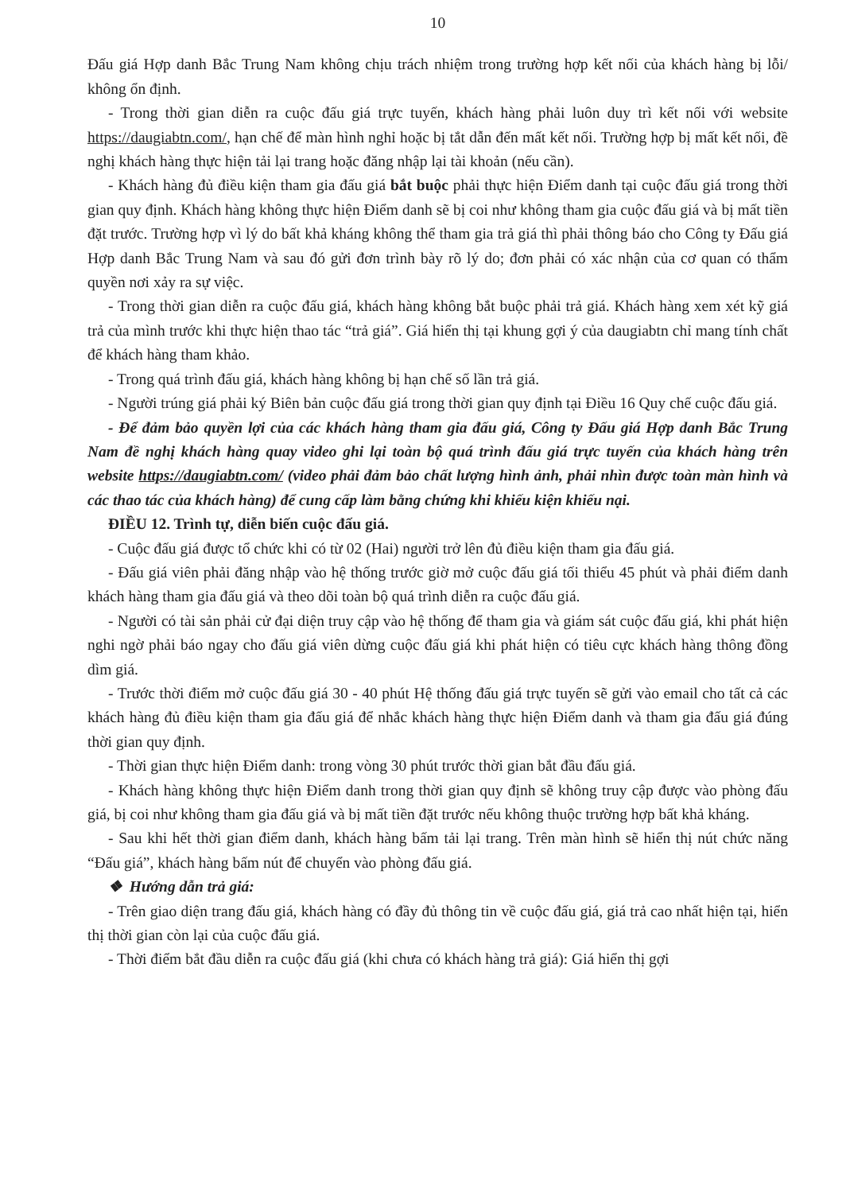10
Đấu giá Hợp danh Bắc Trung Nam không chịu trách nhiệm trong trường hợp kết nối của khách hàng bị lỗi/ không ổn định.
- Trong thời gian diễn ra cuộc đấu giá trực tuyến, khách hàng phải luôn duy trì kết nối với website https://daugiabtn.com/, hạn chế để màn hình nghỉ hoặc bị tắt dẫn đến mất kết nối. Trường hợp bị mất kết nối, đề nghị khách hàng thực hiện tải lại trang hoặc đăng nhập lại tài khoản (nếu cần).
- Khách hàng đủ điều kiện tham gia đấu giá bắt buộc phải thực hiện Điểm danh tại cuộc đấu giá trong thời gian quy định. Khách hàng không thực hiện Điểm danh sẽ bị coi như không tham gia cuộc đấu giá và bị mất tiền đặt trước. Trường hợp vì lý do bất khả kháng không thể tham gia trả giá thì phải thông báo cho Công ty Đấu giá Hợp danh Bắc Trung Nam và sau đó gửi đơn trình bày rõ lý do; đơn phải có xác nhận của cơ quan có thẩm quyền nơi xảy ra sự việc.
- Trong thời gian diễn ra cuộc đấu giá, khách hàng không bắt buộc phải trả giá. Khách hàng xem xét kỹ giá trả của mình trước khi thực hiện thao tác “trả giá”. Giá hiển thị tại khung gợi ý của daugiabtn chỉ mang tính chất để khách hàng tham khảo.
- Trong quá trình đấu giá, khách hàng không bị hạn chế số lần trả giá.
- Người trúng giá phải ký Biên bản cuộc đấu giá trong thời gian quy định tại Điều 16 Quy chế cuộc đấu giá.
- Để đảm bảo quyền lợi của các khách hàng tham gia đấu giá, Công ty Đấu giá Hợp danh Bắc Trung Nam đề nghị khách hàng quay video ghi lại toàn bộ quá trình đấu giá trực tuyến của khách hàng trên website https://daugiabtn.com/ (video phải đảm bảo chất lượng hình ảnh, phải nhìn được toàn màn hình và các thao tác của khách hàng) để cung cấp làm bằng chứng khi khiếu kiện khiếu nại.
ĐIỀU 12. Trình tự, diễn biến cuộc đấu giá.
- Cuộc đấu giá được tổ chức khi có từ 02 (Hai) người trở lên đủ điều kiện tham gia đấu giá.
- Đấu giá viên phải đăng nhập vào hệ thống trước giờ mở cuộc đấu giá tối thiểu 45 phút và phải điểm danh khách hàng tham gia đấu giá và theo dõi toàn bộ quá trình diễn ra cuộc đấu giá.
- Người có tài sản phải cử đại diện truy cập vào hệ thống để tham gia và giám sát cuộc đấu giá, khi phát hiện nghi ngờ phải báo ngay cho đấu giá viên dừng cuộc đấu giá khi phát hiện có tiêu cực khách hàng thông đồng dìm giá.
- Trước thời điểm mở cuộc đấu giá 30 - 40 phút Hệ thống đấu giá trực tuyến sẽ gửi vào email cho tất cả các khách hàng đủ điều kiện tham gia đấu giá để nhắc khách hàng thực hiện Điểm danh và tham gia đấu giá đúng thời gian quy định.
- Thời gian thực hiện Điểm danh: trong vòng 30 phút trước thời gian bắt đầu đấu giá.
- Khách hàng không thực hiện Điểm danh trong thời gian quy định sẽ không truy cập được vào phòng đấu giá, bị coi như không tham gia đấu giá và bị mất tiền đặt trước nếu không thuộc trường hợp bất khả kháng.
- Sau khi hết thời gian điểm danh, khách hàng bấm tải lại trang. Trên màn hình sẽ hiển thị nút chức năng “Đấu giá”, khách hàng bấm nút để chuyển vào phòng đấu giá.
❖ Hướng dẫn trả giá:
- Trên giao diện trang đấu giá, khách hàng có đầy đủ thông tin về cuộc đấu giá, giá trả cao nhất hiện tại, hiển thị thời gian còn lại của cuộc đấu giá.
- Thời điểm bắt đầu diễn ra cuộc đấu giá (khi chưa có khách hàng trả giá): Giá hiển thị gợi